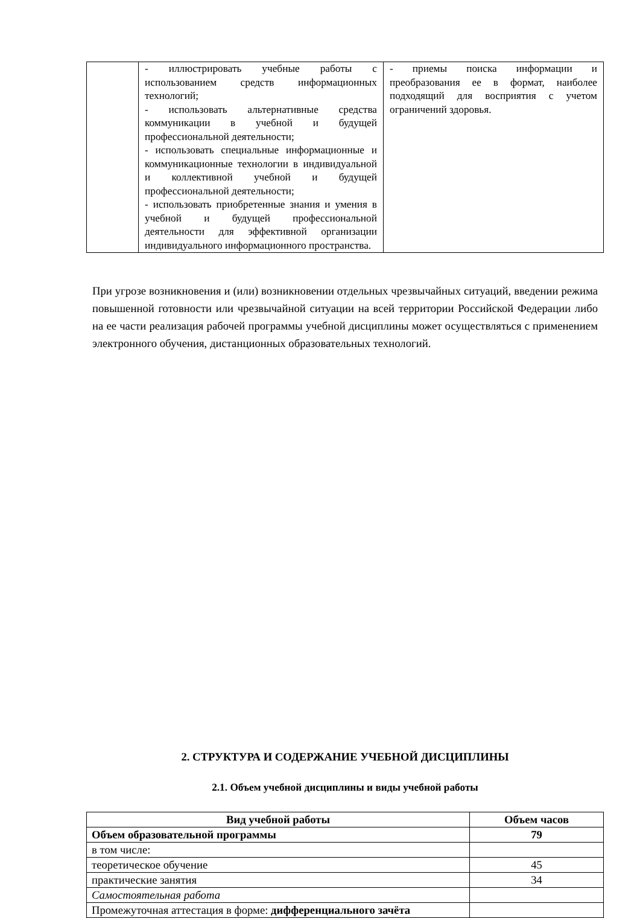| | - иллюстрировать учебные работы с использованием средств информационных технологий; - использовать альтернативные средства коммуникации в учебной и будущей профессиональной деятельности; - использовать специальные информационные и коммуникационные технологии в индивидуальной и коллективной учебной и будущей профессиональной деятельности; - использовать приобретенные знания и умения в учебной и будущей профессиональной деятельности для эффективной организации индивидуального информационного пространства. | - приемы поиска информации и преобразования ее в формат, наиболее подходящий для восприятия с учетом ограничений здоровья. |
При угрозе возникновения и (или) возникновении отдельных чрезвычайных ситуаций, введении режима повышенной готовности или чрезвычайной ситуации на всей территории Российской Федерации либо на ее части реализация рабочей программы учебной дисциплины может осуществляться с применением электронного обучения, дистанционных образовательных технологий.
2. СТРУКТУРА И СОДЕРЖАНИЕ УЧЕБНОЙ ДИСЦИПЛИНЫ
2.1. Объем учебной дисциплины и виды учебной работы
| Вид учебной работы | Объем часов |
| --- | --- |
| Объем образовательной программы | 79 |
| в том числе: | |
| теоретическое обучение | 45 |
| практические занятия | 34 |
| Самостоятельная работа | |
| Промежуточная аттестация в форме: дифференциального зачёта | |